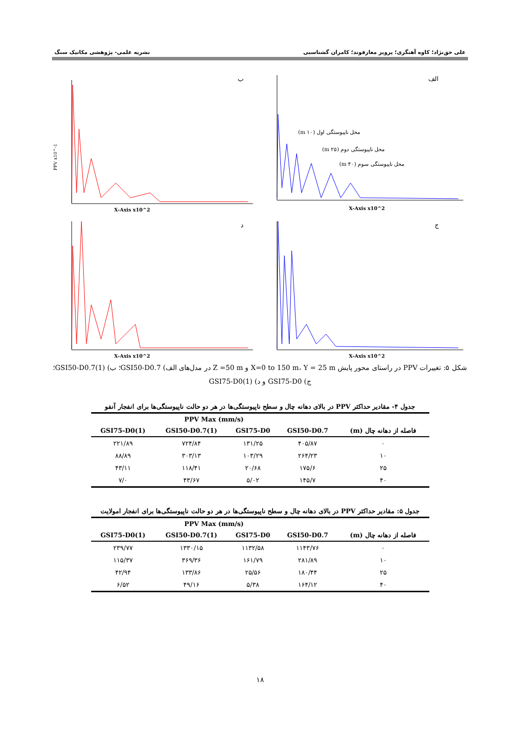علی حق‌نژاد؛ کاوه آهنگری؛ پرویز معارفوند؛ کامران گشتاسبی نشریه علمی- پژوهشی مکانیک سنگ
الف
X-Axis x10^2
محل ناپیوستگی اول (۱۰ m)
محل ناپیوستگی دوم (۲۵ m)
محل ناپیوستگی سوم (۴۰ m)
ب
X-Axis x10^2
PPV x10^-1
ج
X-Axis x10^2
د
X-Axis x10^2
شکل ۵: تغییرات PPV در راستای محور پایش X=0 to 150 m، Y = 25 m و Z =50 m در مدل‌های الف) GSI50-D0.7؛ ب) GSI50-D0.7(1)؛ ج) GSI75-D0 و د) GSI75-D0(1)
جدول ۴- مقادیر حداکثر PPV در بالای دهانه چال و سطح ناپیوستگی‌ها در هر دو حالت ناپیوستگی‌ها برای انفجار آنفو
| | PPV Max (mm/s) | | | |
| --- | --- | --- | --- | --- |
| فاصله از دهانه چال (m) | GSI50-D0.7 | GSI75-D0 | GSI50-D0.7(1) | GSI75-D0(1) |
| ۰ | ۴۰۵/۸۷ | ۱۳۱/۲۵ | ۷۲۴/۸۴ | ۲۲۱/۸۹ |
| ۱۰ | ۲۶۴/۲۳ | ۱۰۳/۲۹ | ۳۰۳/۱۳ | ۸۸/۸۹ |
| ۲۵ | ۱۷۵/۶ | ۲۰/۶۸ | ۱۱۸/۴۱ | ۴۳/۱۱ |
| ۴۰ | ۱۴۵/۷ | ۵/۰۲ | ۴۳/۶۷ | ۷/۰ |
جدول ۵: مقادیر حداکثر PPV در بالای دهانه چال و سطح ناپیوستگی‌ها در هر دو حالت ناپیوستگی‌ها برای انفجار امولایت
| | PPV Max (mm/s) | | | |
| --- | --- | --- | --- | --- |
| فاصله از دهانه چال (m) | GSI50-D0.7 | GSI75-D0 | GSI50-D0.7(1) | GSI75-D0(1) |
| ۰ | ۱۱۴۳/۷۶ | ۱۱۳۲/۵۸ | ۱۳۳۰/۱۵ | ۲۳۹/۷۷ |
| ۱۰ | ۲۸۱/۸۹ | ۱۶۱/۷۹ | ۳۶۹/۳۶ | ۱۱۵/۳۷ |
| ۲۵ | ۱۸۰/۴۴ | ۲۵/۵۶ | ۱۳۳/۸۶ | ۴۲/۹۴ |
| ۴۰ | ۱۶۴/۱۲ | ۵/۳۸ | ۴۹/۱۶ | ۶/۵۲ |
۱۸